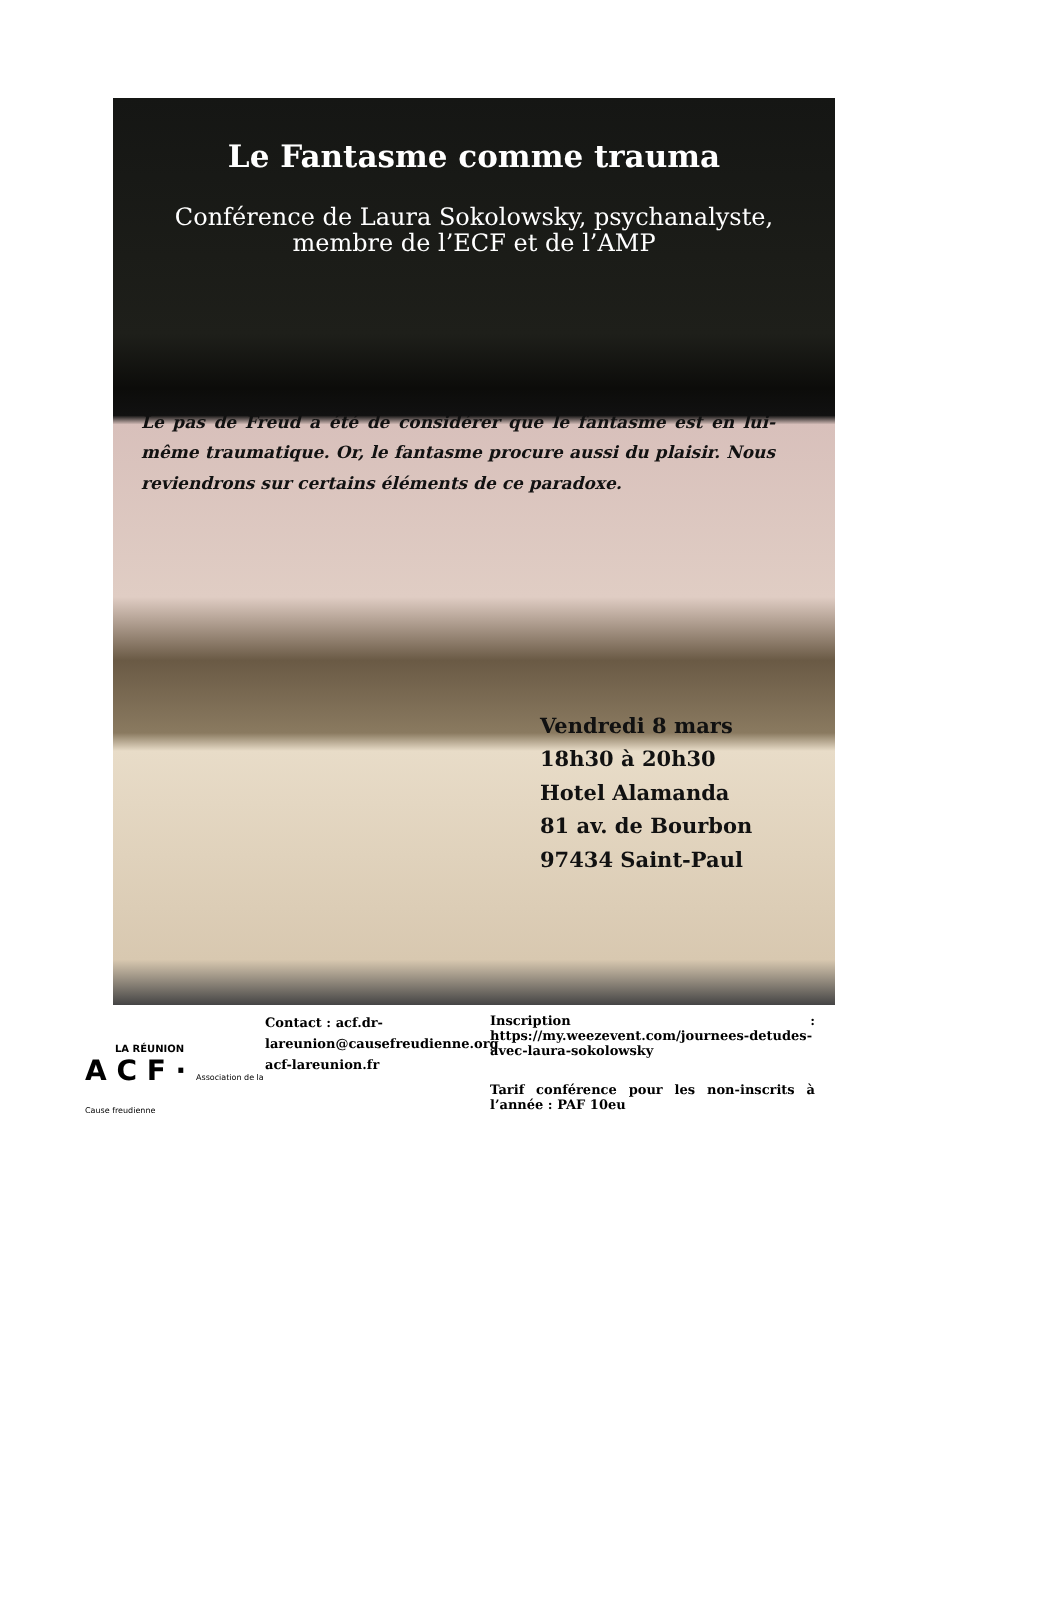Le Fantasme comme trauma
Conférence de Laura Sokolowsky, psychanalyste,
membre de l’ECF et de l’AMP
Le pas de Freud a été de considérer que le fantasme est en lui-même traumatique. Or, le fantasme procure aussi du plaisir. Nous reviendrons sur certains éléments de ce paradoxe.
Vendredi 8 mars
18h30 à 20h30
Hotel Alamanda
81 av. de Bourbon
97434 Saint-Paul
LA RÉUNION
A C F · Association de la Cause freudienne
Contact : acf.dr-lareunion@causefreudienne.org
acf-lareunion.fr
Inscription : https://my.weezevent.com/journees-detudes-avec-laura-sokolowsky
Tarif conférence pour les non-inscrits à l’année : PAF 10eu